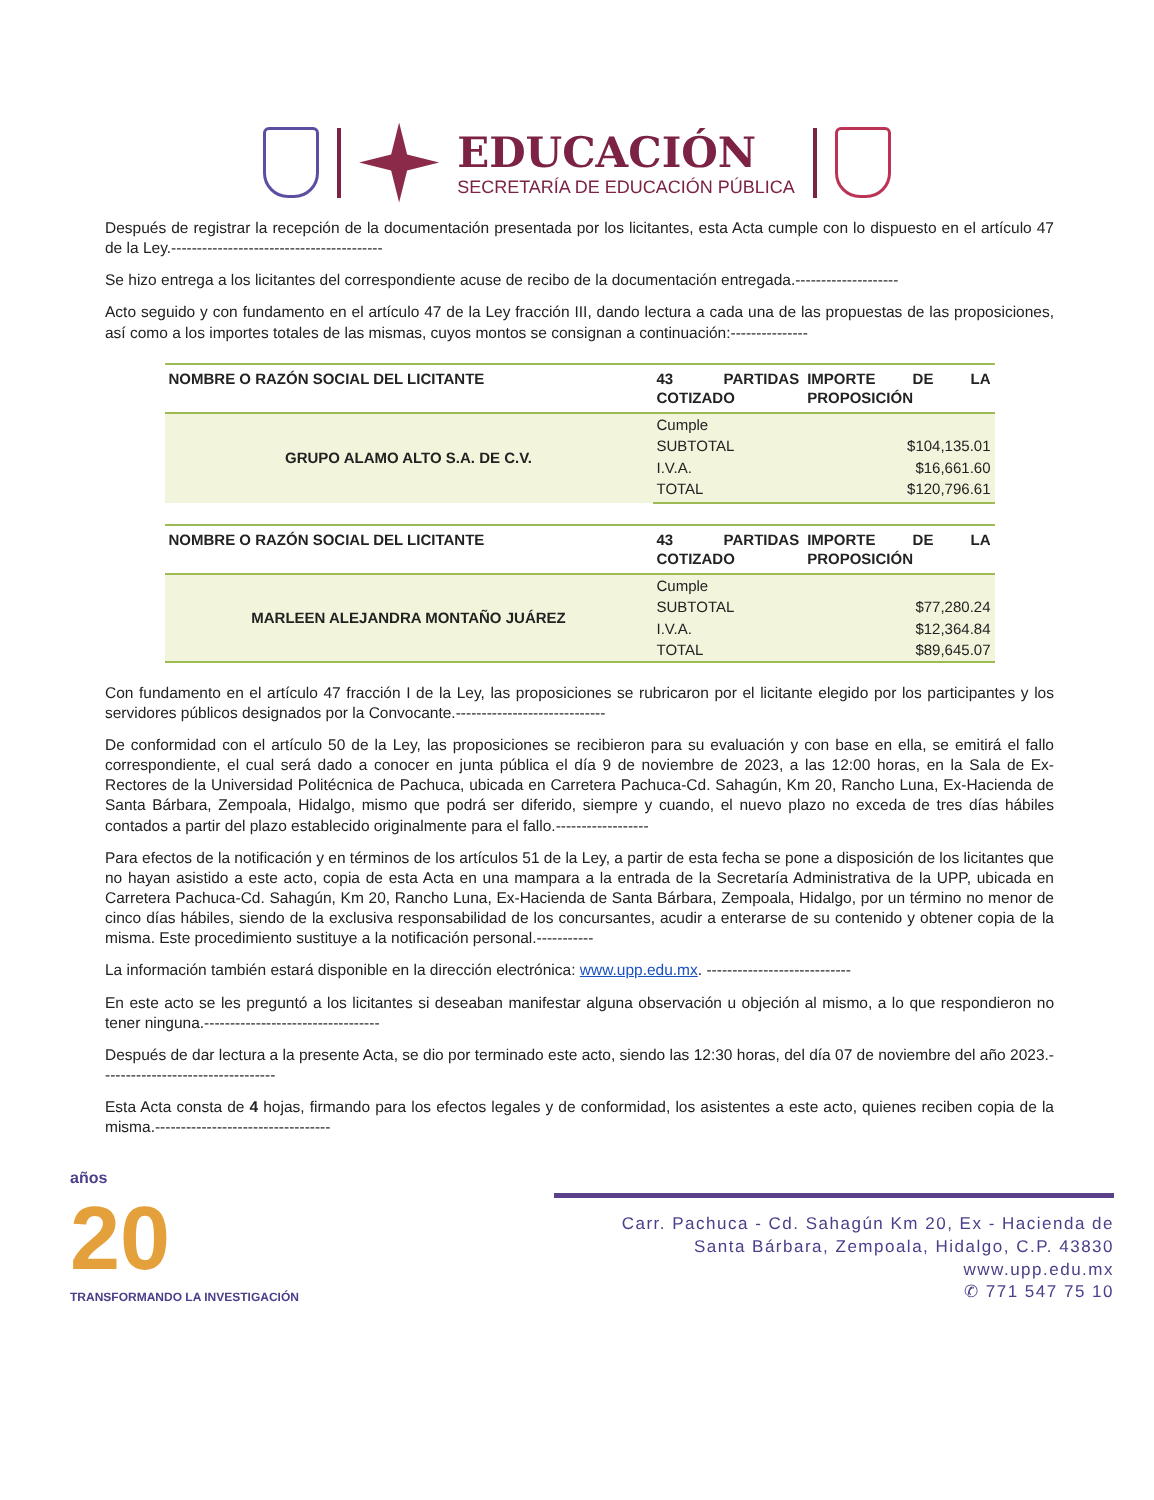EDUCACIÓN
SECRETARÍA DE EDUCACIÓN PÚBLICA
Después de registrar la recepción de la documentación presentada por los licitantes, esta Acta cumple con lo dispuesto en el artículo 47 de la Ley.-----------------------------------------
Se hizo entrega a los licitantes del correspondiente acuse de recibo de la documentación entregada.--------------------
Acto seguido y con fundamento en el artículo 47 de la Ley fracción III, dando lectura a cada una de las propuestas de las proposiciones, así como a los importes totales de las mismas, cuyos montos se consignan a continuación:---------------
| NOMBRE O RAZÓN SOCIAL DEL LICITANTE | 43 PARTIDAS COTIZADO | IMPORTE DE LA PROPOSICIÓN |
| --- | --- | --- |
| GRUPO ALAMO ALTO S.A. DE C.V. | Cumple | |
| | SUBTOTAL | $104,135.01 |
| | I.V.A. | $16,661.60 |
| | TOTAL | $120,796.61 |
| NOMBRE O RAZÓN SOCIAL DEL LICITANTE | 43 PARTIDAS COTIZADO | IMPORTE DE LA PROPOSICIÓN |
| --- | --- | --- |
| MARLEEN ALEJANDRA MONTAÑO JUÁREZ | Cumple | |
| | SUBTOTAL | $77,280.24 |
| | I.V.A. | $12,364.84 |
| | TOTAL | $89,645.07 |
Con fundamento en el artículo 47 fracción I de la Ley, las proposiciones se rubricaron por el licitante elegido por los participantes y los servidores públicos designados por la Convocante.-----------------------------
De conformidad con el artículo 50 de la Ley, las proposiciones se recibieron para su evaluación y con base en ella, se emitirá el fallo correspondiente, el cual será dado a conocer en junta pública el día 9 de noviembre de 2023, a las 12:00 horas, en la Sala de Ex-Rectores de la Universidad Politécnica de Pachuca, ubicada en Carretera Pachuca-Cd. Sahagún, Km 20, Rancho Luna, Ex-Hacienda de Santa Bárbara, Zempoala, Hidalgo, mismo que podrá ser diferido, siempre y cuando, el nuevo plazo no exceda de tres días hábiles contados a partir del plazo establecido originalmente para el fallo.------------------
Para efectos de la notificación y en términos de los artículos 51 de la Ley, a partir de esta fecha se pone a disposición de los licitantes que no hayan asistido a este acto, copia de esta Acta en una mampara a la entrada de la Secretaría Administrativa de la UPP, ubicada en Carretera Pachuca-Cd. Sahagún, Km 20, Rancho Luna, Ex-Hacienda de Santa Bárbara, Zempoala, Hidalgo, por un término no menor de cinco días hábiles, siendo de la exclusiva responsabilidad de los concursantes, acudir a enterarse de su contenido y obtener copia de la misma. Este procedimiento sustituye a la notificación personal.-----------
La información también estará disponible en la dirección electrónica: www.upp.edu.mx. ----------------------------
En este acto se les preguntó a los licitantes si deseaban manifestar alguna observación u objeción al mismo, a lo que respondieron no tener ninguna.----------------------------------
Después de dar lectura a la presente Acta, se dio por terminado este acto, siendo las 12:30 horas, del día 07 de noviembre del año 2023.----------------------------------
Esta Acta consta de 4 hojas, firmando para los efectos legales y de conformidad, los asistentes a este acto, quienes reciben copia de la misma.----------------------------------
años
20
TRANSFORMANDO LA INVESTIGACIÓN
Carr. Pachuca - Cd. Sahagún Km 20, Ex - Hacienda de
Santa Bárbara, Zempoala, Hidalgo, C.P. 43830
www.upp.edu.mx
✆ 771 547 75 10